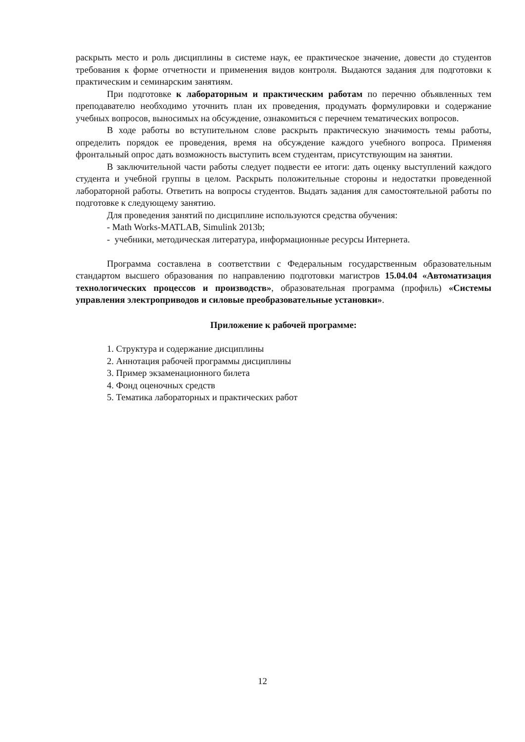раскрыть место и роль дисциплины в системе наук, ее практическое значение, довести до студентов требования к форме отчетности и применения видов контроля. Выдаются задания для подготовки к практическим и семинарским занятиям.
При подготовке к лабораторным и практическим работам по перечню объявленных тем преподавателю необходимо уточнить план их проведения, продумать формулировки и содержание учебных вопросов, выносимых на обсуждение, ознакомиться с перечнем тематических вопросов.
В ходе работы во вступительном слове раскрыть практическую значимость темы работы, определить порядок ее проведения, время на обсуждение каждого учебного вопроса. Применяя фронтальный опрос дать возможность выступить всем студентам, присутствующим на занятии.
В заключительной части работы следует подвести ее итоги: дать оценку выступлений каждого студента и учебной группы в целом. Раскрыть положительные стороны и недостатки проведенной лабораторной работы. Ответить на вопросы студентов. Выдать задания для самостоятельной работы по подготовке к следующему занятию.
Для проведения занятий по дисциплине используются средства обучения:
- Math Works-MATLAB, Simulink 2013b;
- учебники, методическая литература, информационные ресурсы Интернета.
Программа составлена в соответствии с Федеральным государственным образовательным стандартом высшего образования по направлению подготовки магистров 15.04.04 «Автоматизация технологических процессов и производств», образовательная программа (профиль) «Системы управления электроприводов и силовые преобразовательные установки».
Приложение к рабочей программе:
1. Структура и содержание дисциплины
2. Аннотация рабочей программы дисциплины
3. Пример экзаменационного билета
4. Фонд оценочных средств
5. Тематика лабораторных и практических работ
12